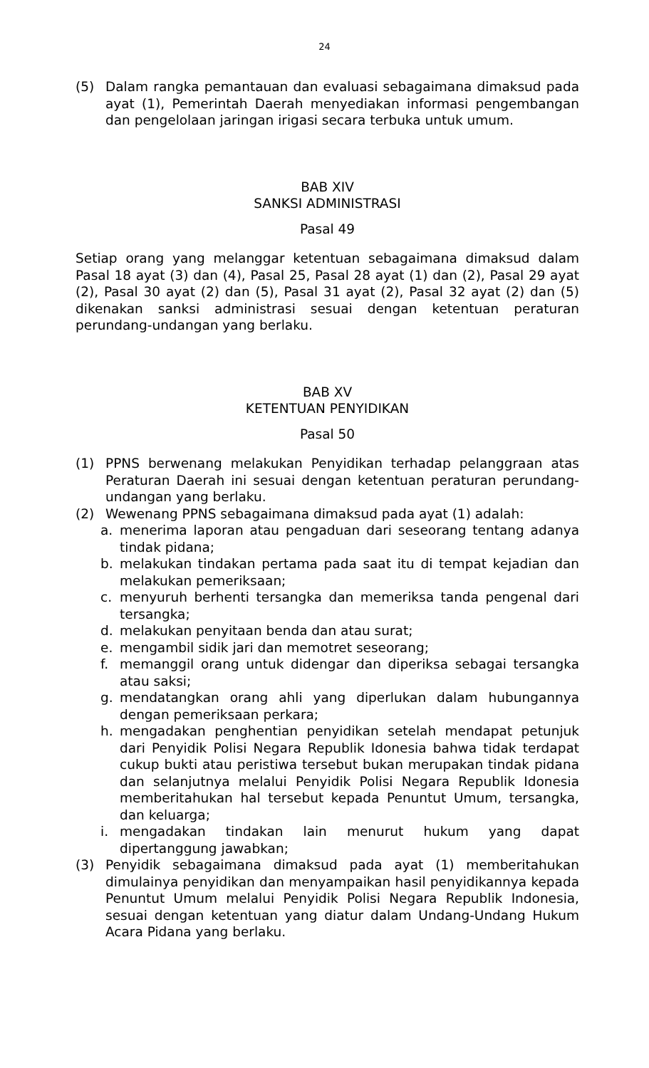24
(5) Dalam rangka pemantauan dan evaluasi sebagaimana dimaksud pada ayat (1), Pemerintah Daerah menyediakan informasi pengembangan dan pengelolaan jaringan irigasi secara terbuka untuk umum.
BAB XIV
SANKSI ADMINISTRASI
Pasal 49
Setiap orang yang melanggar ketentuan sebagaimana dimaksud dalam Pasal 18 ayat (3) dan (4), Pasal 25, Pasal 28 ayat (1) dan (2), Pasal 29 ayat (2), Pasal 30 ayat (2) dan (5), Pasal 31 ayat (2), Pasal 32 ayat (2) dan (5) dikenakan sanksi administrasi sesuai dengan ketentuan peraturan perundang-undangan yang berlaku.
BAB XV
KETENTUAN PENYIDIKAN
Pasal 50
(1) PPNS berwenang melakukan Penyidikan terhadap pelanggraan atas Peraturan Daerah ini sesuai dengan ketentuan peraturan perundang-undangan yang berlaku.
(2) Wewenang PPNS sebagaimana dimaksud pada ayat (1) adalah:
a. menerima laporan atau pengaduan dari seseorang tentang adanya tindak pidana;
b. melakukan tindakan pertama pada saat itu di tempat kejadian dan melakukan pemeriksaan;
c. menyuruh berhenti tersangka dan memeriksa tanda pengenal dari tersangka;
d. melakukan penyitaan benda dan atau surat;
e. mengambil sidik jari dan memotret seseorang;
f. memanggil orang untuk didengar dan diperiksa sebagai tersangka atau saksi;
g. mendatangkan orang ahli yang diperlukan dalam hubungannya dengan pemeriksaan perkara;
h. mengadakan penghentian penyidikan setelah mendapat petunjuk dari Penyidik Polisi Negara Republik Idonesia bahwa tidak terdapat cukup bukti atau peristiwa tersebut bukan merupakan tindak pidana dan selanjutnya melalui Penyidik Polisi Negara Republik Idonesia memberitahukan hal tersebut kepada Penuntut Umum, tersangka, dan keluarga;
i. mengadakan tindakan lain menurut hukum yang dapat dipertanggung jawabkan;
(3) Penyidik sebagaimana dimaksud pada ayat (1) memberitahukan dimulainya penyidikan dan menyampaikan hasil penyidikannya kepada Penuntut Umum melalui Penyidik Polisi Negara Republik Indonesia, sesuai dengan ketentuan yang diatur dalam Undang-Undang Hukum Acara Pidana yang berlaku.